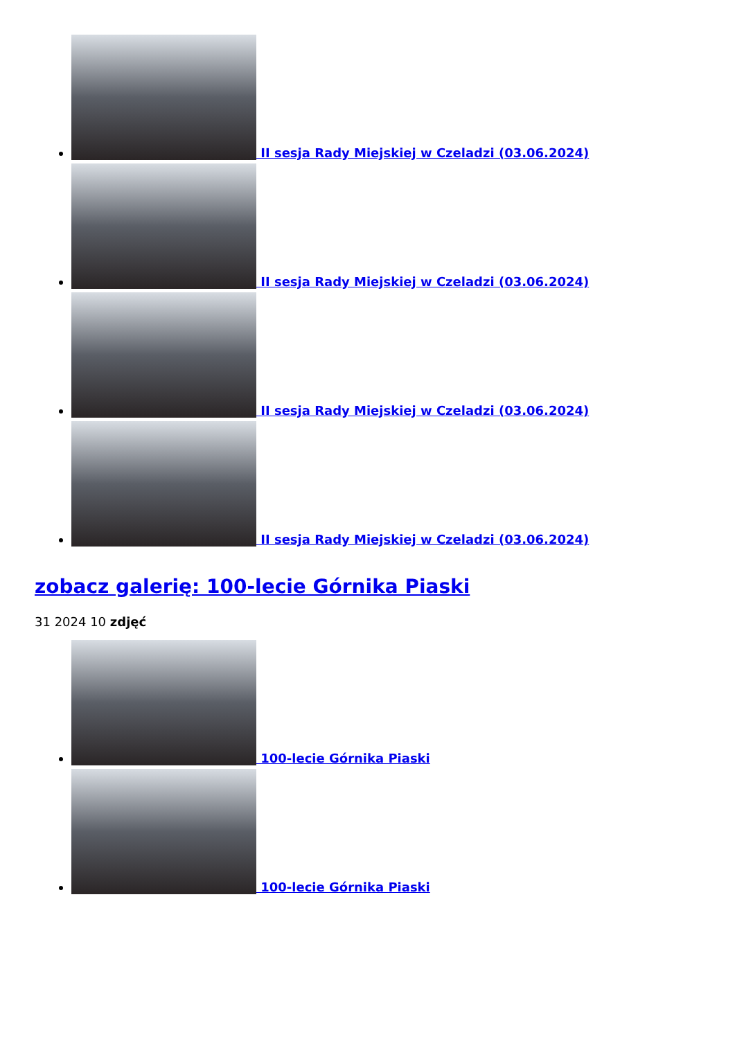II sesja Rady Miejskiej w Czeladzi (03.06.2024)
II sesja Rady Miejskiej w Czeladzi (03.06.2024)
II sesja Rady Miejskiej w Czeladzi (03.06.2024)
II sesja Rady Miejskiej w Czeladzi (03.06.2024)
zobacz galerię: 100-lecie Górnika Piaski
31 2024 10 zdjęć
100-lecie Górnika Piaski
100-lecie Górnika Piaski